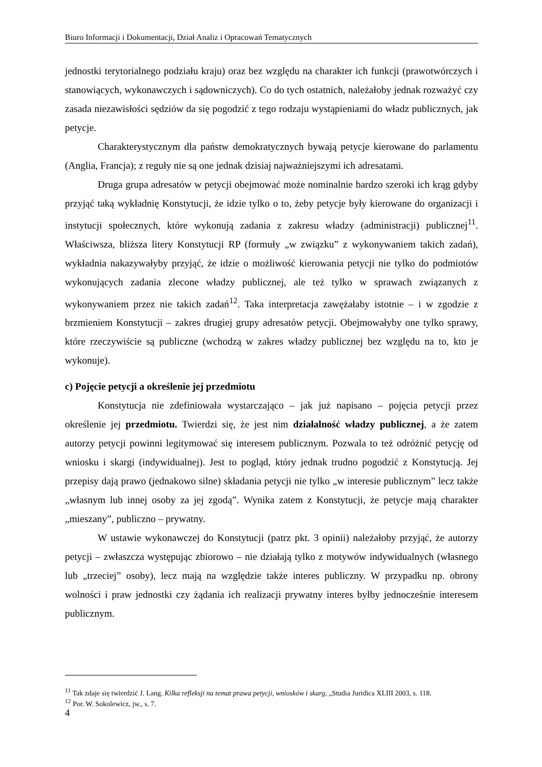Biuro Informacji i Dokumentacji, Dział Analiz i Opracowań Tematycznych
jednostki terytorialnego podziału kraju) oraz bez względu na charakter ich funkcji (prawotwórczych i stanowiących, wykonawczych i sądowniczych). Co do tych ostatnich, należałoby jednak rozważyć czy zasada niezawisłości sędziów da się pogodzić z tego rodzaju wystąpieniami do władz publicznych, jak petycje.
Charakterystycznym dla państw demokratycznych bywają petycje kierowane do parlamentu (Anglia, Francja); z reguły nie są one jednak dzisiaj najważniejszymi ich adresatami.
Druga grupa adresatów w petycji obejmować może nominalnie bardzo szeroki ich krąg gdyby przyjąć taką wykładnię Konstytucji, że idzie tylko o to, żeby petycje były kierowane do organizacji i instytucji społecznych, które wykonują zadania z zakresu władzy (administracji) publicznej<sup>11</sup>. Właściwsza, bliższa litery Konstytucji RP (formuły „w związku” z wykonywaniem takich zadań), wykładnia nakazywałyby przyjąć, że idzie o możliwość kierowania petycji nie tylko do podmiotów wykonujących zadania zlecone władzy publicznej, ale też tylko w sprawach związanych z wykonywaniem przez nie takich zadań<sup>12</sup>. Taka interpretacja zawężałaby istotnie – i w zgodzie z brzmieniem Konstytucji – zakres drugiej grupy adresatów petycji. Obejmowałyby one tylko sprawy, które rzeczywiście są publiczne (wchodzą w zakres władzy publicznej bez względu na to, kto je wykonuje).
c) Pojęcie petycji a określenie jej przedmiotu
Konstytucja nie zdefiniowała wystarczająco – jak już napisano – pojęcia petycji przez określenie jej przedmiotu. Twierdzi się, że jest nim działalność władzy publicznej, a że zatem autorzy petycji powinni legitymować się interesem publicznym. Pozwala to też odróżnić petycję od wniosku i skargi (indywidualnej). Jest to pogląd, który jednak trudno pogodzić z Konstytucją. Jej przepisy dają prawo (jednakowo silne) składania petycji nie tylko „w interesie publicznym” lecz także „własnym lub innej osoby za jej zgodą”. Wynika zatem z Konstytucji, że petycje mają charakter „mieszany”, publiczno – prywatny.
W ustawie wykonawczej do Konstytucji (patrz pkt. 3 opinii) należałoby przyjąć, że autorzy petycji – zwłaszcza występując zbiorowo – nie działają tylko z motywów indywidualnych (własnego lub „trzeciej” osoby), lecz mają na względzie także interes publiczny. W przypadku np. obrony wolności i praw jednostki czy żądania ich realizacji prywatny interes byłby jednocześnie interesem publicznym.
<sup>11</sup> Tak zdaje się twierdzić J. Lang. Kilka refleksji na temat prawa petycji, wniosków i skarg, „Studia Juridica XLIII 2003, s. 118.
<sup>12</sup> Por. W. Sokolewicz, jw., s. 7.
4